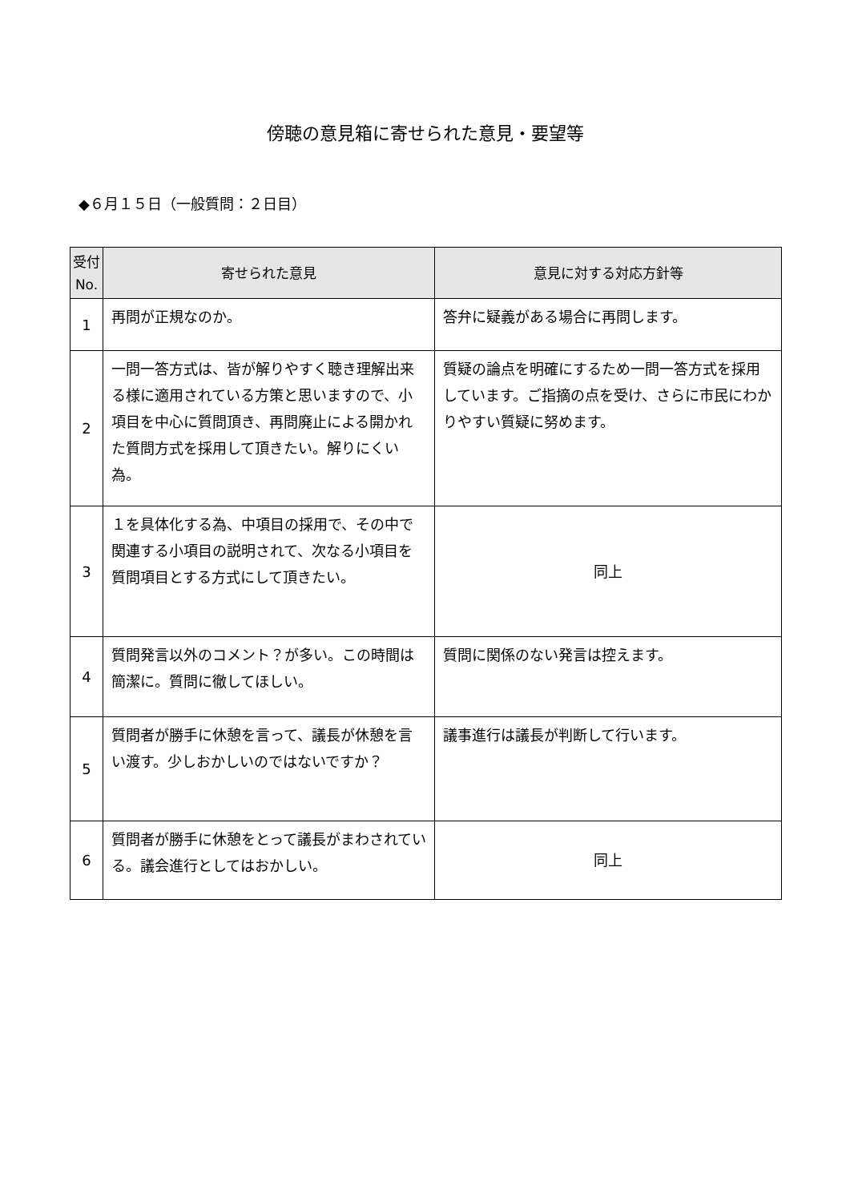傍聴の意見箱に寄せられた意見・要望等
◆６月１５日（一般質問：２日目）
| 受付 No. | 寄せられた意見 | 意見に対する対応方針等 |
| --- | --- | --- |
| 1 | 再問が正規なのか。 | 答弁に疑義がある場合に再問します。 |
| 2 | 一問一答方式は、皆が解りやすく聴き理解出来る様に適用されている方策と思いますので、小項目を中心に質問頂き、再問廃止による開かれた質問方式を採用して頂きたい。解りにくい為。 | 質疑の論点を明確にするため一問一答方式を採用しています。ご指摘の点を受け、さらに市民にわかりやすい質疑に努めます。 |
| 3 | １を具体化する為、中項目の採用で、その中で関連する小項目の説明されて、次なる小項目を質問項目とする方式にして頂きたい。 | 同上 |
| 4 | 質問発言以外のコメント？が多い。この時間は簡潔に。質問に徹してほしい。 | 質問に関係のない発言は控えます。 |
| 5 | 質問者が勝手に休憩を言って、議長が休憩を言い渡す。少しおかしいのではないですか？ | 議事進行は議長が判断して行います。 |
| 6 | 質問者が勝手に休憩をとって議長がまわされている。議会進行としてはおかしい。 | 同上 |